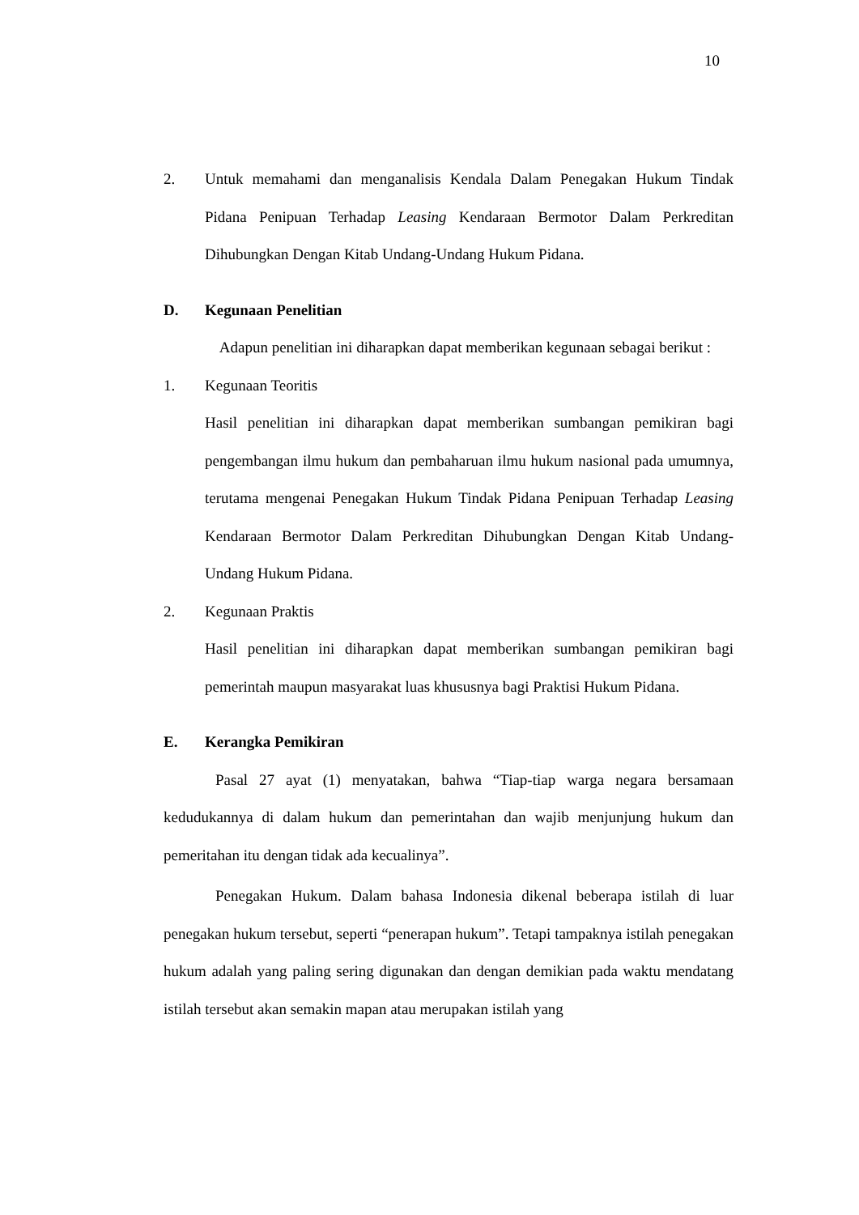10
2. Untuk memahami dan menganalisis Kendala Dalam Penegakan Hukum Tindak Pidana Penipuan Terhadap Leasing Kendaraan Bermotor Dalam Perkreditan Dihubungkan Dengan Kitab Undang-Undang Hukum Pidana.
D. Kegunaan Penelitian
Adapun penelitian ini diharapkan dapat memberikan kegunaan sebagai berikut :
1. Kegunaan Teoritis
Hasil penelitian ini diharapkan dapat memberikan sumbangan pemikiran bagi pengembangan ilmu hukum dan pembaharuan ilmu hukum nasional pada umumnya, terutama mengenai Penegakan Hukum Tindak Pidana Penipuan Terhadap Leasing Kendaraan Bermotor Dalam Perkreditan Dihubungkan Dengan Kitab Undang-Undang Hukum Pidana.
2. Kegunaan Praktis
Hasil penelitian ini diharapkan dapat memberikan sumbangan pemikiran bagi pemerintah maupun masyarakat luas khususnya bagi Praktisi Hukum Pidana.
E. Kerangka Pemikiran
Pasal 27 ayat (1) menyatakan, bahwa “Tiap-tiap warga negara bersamaan kedudukannya di dalam hukum dan pemerintahan dan wajib menjunjung hukum dan pemeritahan itu dengan tidak ada kecualinya”.
Penegakan Hukum. Dalam bahasa Indonesia dikenal beberapa istilah di luar penegakan hukum tersebut, seperti “penerapan hukum”. Tetapi tampaknya istilah penegakan hukum adalah yang paling sering digunakan dan dengan demikian pada waktu mendatang istilah tersebut akan semakin mapan atau merupakan istilah yang